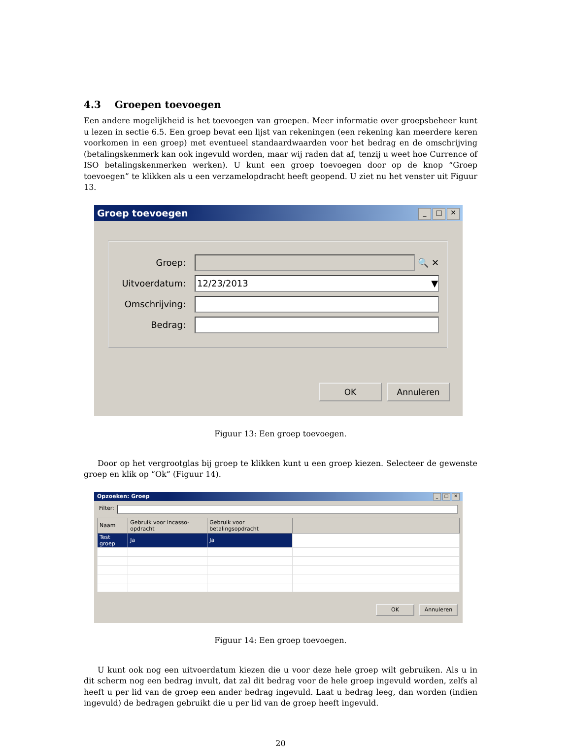4.3 Groepen toevoegen
Een andere mogelijkheid is het toevoegen van groepen. Meer informatie over groepsbeheer kunt u lezen in sectie 6.5. Een groep bevat een lijst van rekeningen (een rekening kan meerdere keren voorkomen in een groep) met eventueel standaardwaarden voor het bedrag en de omschrijving (betalingskenmerk kan ook ingevuld worden, maar wij raden dat af, tenzij u weet hoe Currence of ISO betalingskenmerken werken). U kunt een groep toevoegen door op de knop “Groep toevoegen” te klikken als u een verzamelopdracht heeft geopend. U ziet nu het venster uit Figuur 13.
Groep toevoegen _ □ ✕
Groep: 🔍 ✕
Uitvoerdatum:
12/23/2013 ▼
Omschrijving:
Bedrag:
OK Annuleren
Figuur 13: Een groep toevoegen.
Door op het vergrootglas bij groep te klikken kunt u een groep kiezen. Selecteer de gewenste groep en klik op “Ok” (Figuur 14).
Opzoeken: Groep _ □ ✕
Filter:
| Naam | Gebruik voor incasso-opdracht | Gebruik voor betalingsopdracht | |
| --- | --- | --- | --- |
| Test groep | Ja | Ja | |
OK Annuleren
Figuur 14: Een groep toevoegen.
U kunt ook nog een uitvoerdatum kiezen die u voor deze hele groep wilt gebruiken. Als u in dit scherm nog een bedrag invult, dat zal dit bedrag voor de hele groep ingevuld worden, zelfs al heeft u per lid van de groep een ander bedrag ingevuld. Laat u bedrag leeg, dan worden (indien ingevuld) de bedragen gebruikt die u per lid van de groep heeft ingevuld.
20